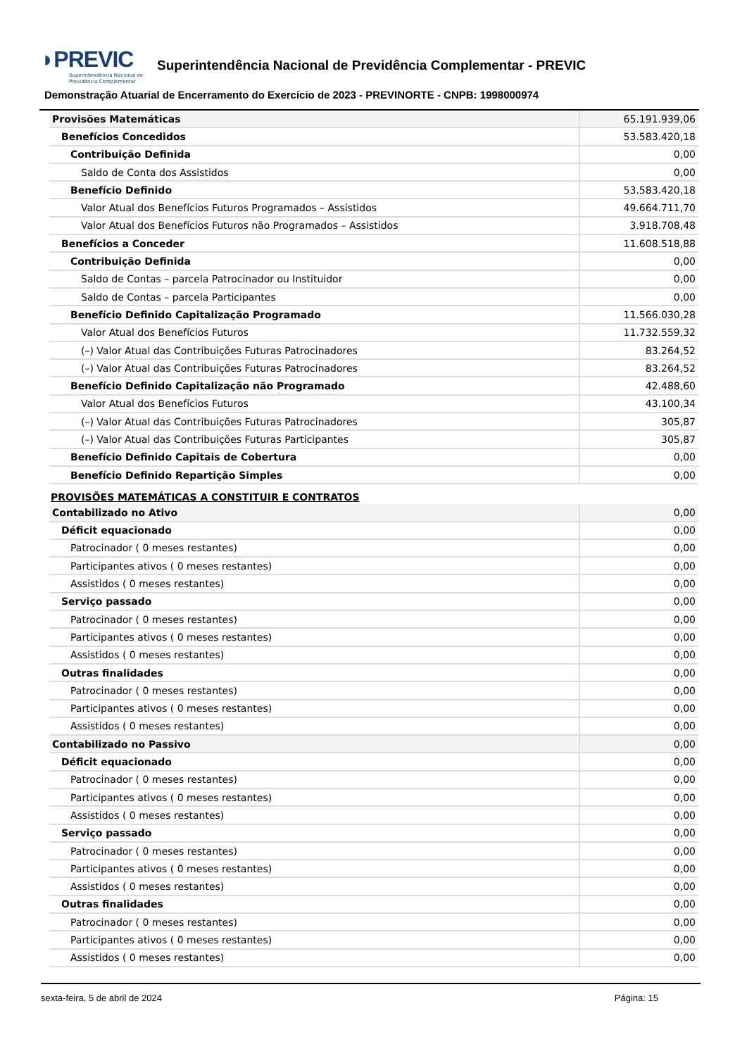◗PREVIC Superintendência Nacional de
Previdência Complementar
Superintendência Nacional de Previdência Complementar - PREVIC
Demonstração Atuarial de Encerramento do Exercício de 2023 - PREVINORTE - CNPB: 1998000974
| Provisões Matemáticas | 65.191.939,06 |
| Benefícios Concedidos | 53.583.420,18 |
| Contribuição Definida | 0,00 |
| Saldo de Conta dos Assistidos | 0,00 |
| Benefício Definido | 53.583.420,18 |
| Valor Atual dos Benefícios Futuros Programados – Assistidos | 49.664.711,70 |
| Valor Atual dos Benefícios Futuros não Programados – Assistidos | 3.918.708,48 |
| Benefícios a Conceder | 11.608.518,88 |
| Contribuição Definida | 0,00 |
| Saldo de Contas – parcela Patrocinador ou Instituidor | 0,00 |
| Saldo de Contas – parcela Participantes | 0,00 |
| Benefício Definido Capitalização Programado | 11.566.030,28 |
| Valor Atual dos Benefícios Futuros | 11.732.559,32 |
| (–) Valor Atual das Contribuições Futuras Patrocinadores | 83.264,52 |
| (–) Valor Atual das Contribuições Futuras Patrocinadores | 83.264,52 |
| Benefício Definido Capitalização não Programado | 42.488,60 |
| Valor Atual dos Benefícios Futuros | 43.100,34 |
| (–) Valor Atual das Contribuições Futuras Patrocinadores | 305,87 |
| (–) Valor Atual das Contribuições Futuras Participantes | 305,87 |
| Benefício Definido Capitais de Cobertura | 0,00 |
| Benefício Definido Repartição Simples | 0,00 |
PROVISÕES MATEMÁTICAS A CONSTITUIR E CONTRATOS
| Contabilizado no Ativo | 0,00 |
| Déficit equacionado | 0,00 |
| Patrocinador ( 0 meses restantes) | 0,00 |
| Participantes ativos ( 0 meses restantes) | 0,00 |
| Assistidos ( 0 meses restantes) | 0,00 |
| Serviço passado | 0,00 |
| Patrocinador ( 0 meses restantes) | 0,00 |
| Participantes ativos ( 0 meses restantes) | 0,00 |
| Assistidos ( 0 meses restantes) | 0,00 |
| Outras finalidades | 0,00 |
| Patrocinador ( 0 meses restantes) | 0,00 |
| Participantes ativos ( 0 meses restantes) | 0,00 |
| Assistidos ( 0 meses restantes) | 0,00 |
| Contabilizado no Passivo | 0,00 |
| Déficit equacionado | 0,00 |
| Patrocinador ( 0 meses restantes) | 0,00 |
| Participantes ativos ( 0 meses restantes) | 0,00 |
| Assistidos ( 0 meses restantes) | 0,00 |
| Serviço passado | 0,00 |
| Patrocinador ( 0 meses restantes) | 0,00 |
| Participantes ativos ( 0 meses restantes) | 0,00 |
| Assistidos ( 0 meses restantes) | 0,00 |
| Outras finalidades | 0,00 |
| Patrocinador ( 0 meses restantes) | 0,00 |
| Participantes ativos ( 0 meses restantes) | 0,00 |
| Assistidos ( 0 meses restantes) | 0,00 |
sexta-feira, 5 de abril de 2024 Página: 15